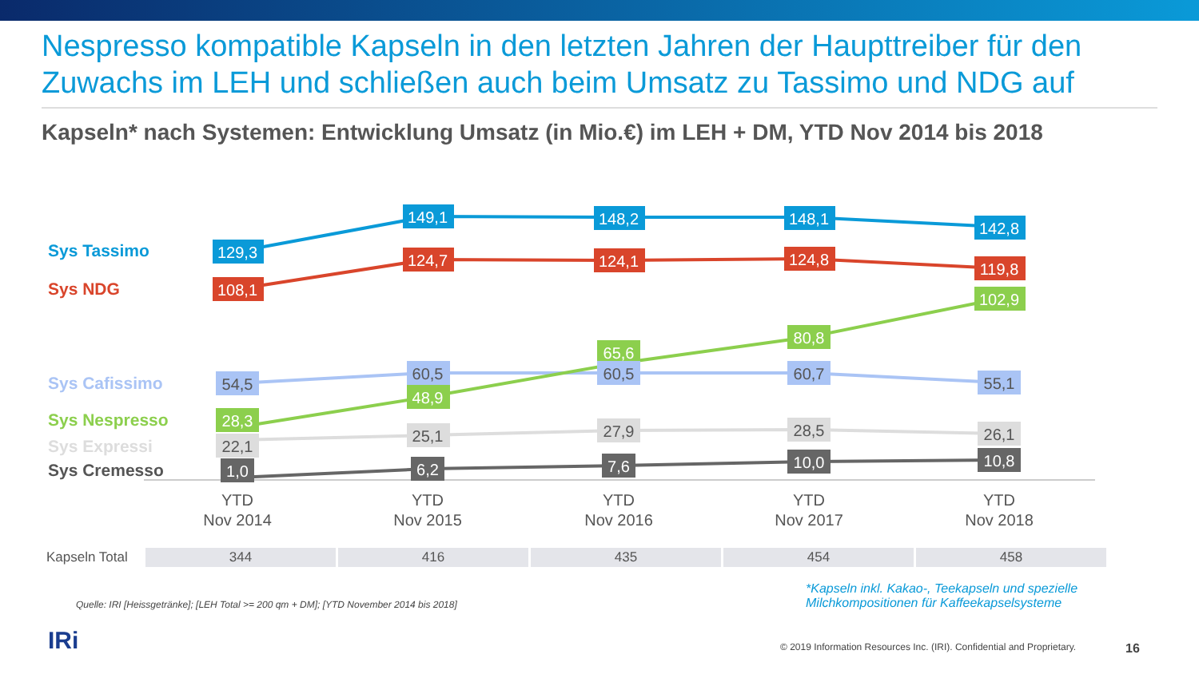Nespresso kompatible Kapseln in den letzten Jahren der Haupttreiber für den Zuwachs im LEH und schließen auch beim Umsatz zu Tassimo und NDG auf
Kapseln* nach Systemen: Entwicklung Umsatz (in Mio.€) im LEH + DM, YTD Nov 2014 bis 2018
Sys Tassimo
Sys NDG
Sys Cafissimo
Sys Nespresso
Sys Expressi
Sys Cremesso
129,3
149,1
148,2
148,1
142,8
108,1
124,7
124,1
124,8
119,8
102,9
80,8
65,6
48,9
28,3
54,5
60,5
60,5
60,7
55,1
22,1
25,1
27,9
28,5
26,1
1,0
6,2
7,6
10,0
10,8
YTD
Nov 2014
YTD
Nov 2015
YTD
Nov 2016
YTD
Nov 2017
YTD
Nov 2018
| Kapseln Total | 344 | 416 | 435 | 454 | 458 |
Quelle: IRI [Heissgetränke]; [LEH Total >= 200 qm + DM]; [YTD November 2014 bis 2018]
*Kapseln inkl. Kakao-, Teekapseln und spezielle
Milchkompositionen für Kaffeekapselsysteme
IRi
© 2019 Information Resources Inc. (IRI). Confidential and Proprietary.
16